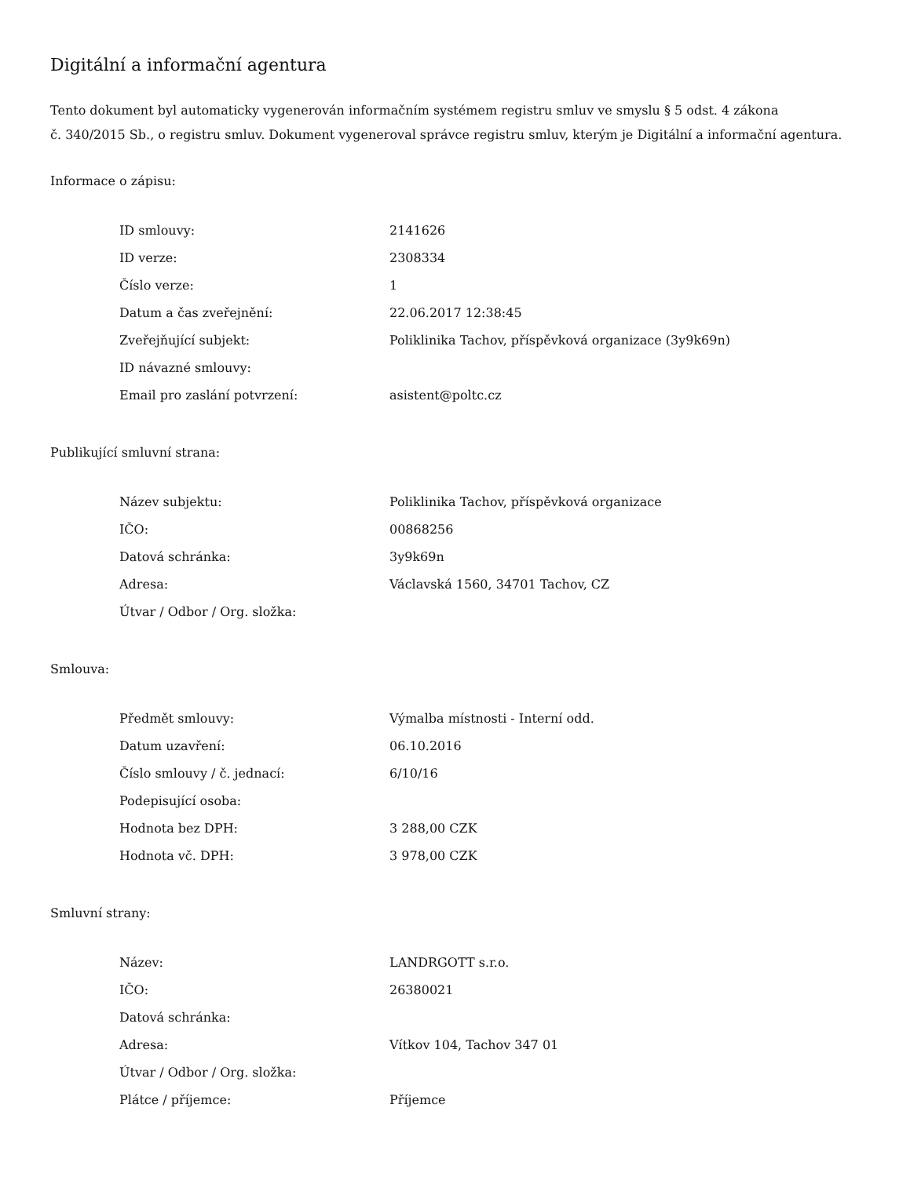Digitální a informační agentura
Tento dokument byl automaticky vygenerován informačním systémem registru smluv ve smyslu § 5 odst. 4 zákona
č. 340/2015 Sb., o registru smluv. Dokument vygeneroval správce registru smluv, kterým je Digitální a informační agentura.
Informace o zápisu:
| ID smlouvy: | 2141626 |
| ID verze: | 2308334 |
| Číslo verze: | 1 |
| Datum a čas zveřejnění: | 22.06.2017 12:38:45 |
| Zveřejňující subjekt: | Poliklinika Tachov, příspěvková organizace (3y9k69n) |
| ID návazné smlouvy: | |
| Email pro zaslání potvrzení: | asistent@poltc.cz |
Publikující smluvní strana:
| Název subjektu: | Poliklinika Tachov, příspěvková organizace |
| IČO: | 00868256 |
| Datová schránka: | 3y9k69n |
| Adresa: | Václavská 1560, 34701 Tachov, CZ |
| Útvar / Odbor / Org. složka: | |
Smlouva:
| Předmět smlouvy: | Výmalba místnosti - Interní odd. |
| Datum uzavření: | 06.10.2016 |
| Číslo smlouvy / č. jednací: | 6/10/16 |
| Podepisující osoba: | |
| Hodnota bez DPH: | 3 288,00 CZK |
| Hodnota vč. DPH: | 3 978,00 CZK |
Smluvní strany:
| Název: | LANDRGOTT s.r.o. |
| IČO: | 26380021 |
| Datová schránka: | |
| Adresa: | Vítkov 104, Tachov 347 01 |
| Útvar / Odbor / Org. složka: | |
| Plátce / příjemce: | Příjemce |